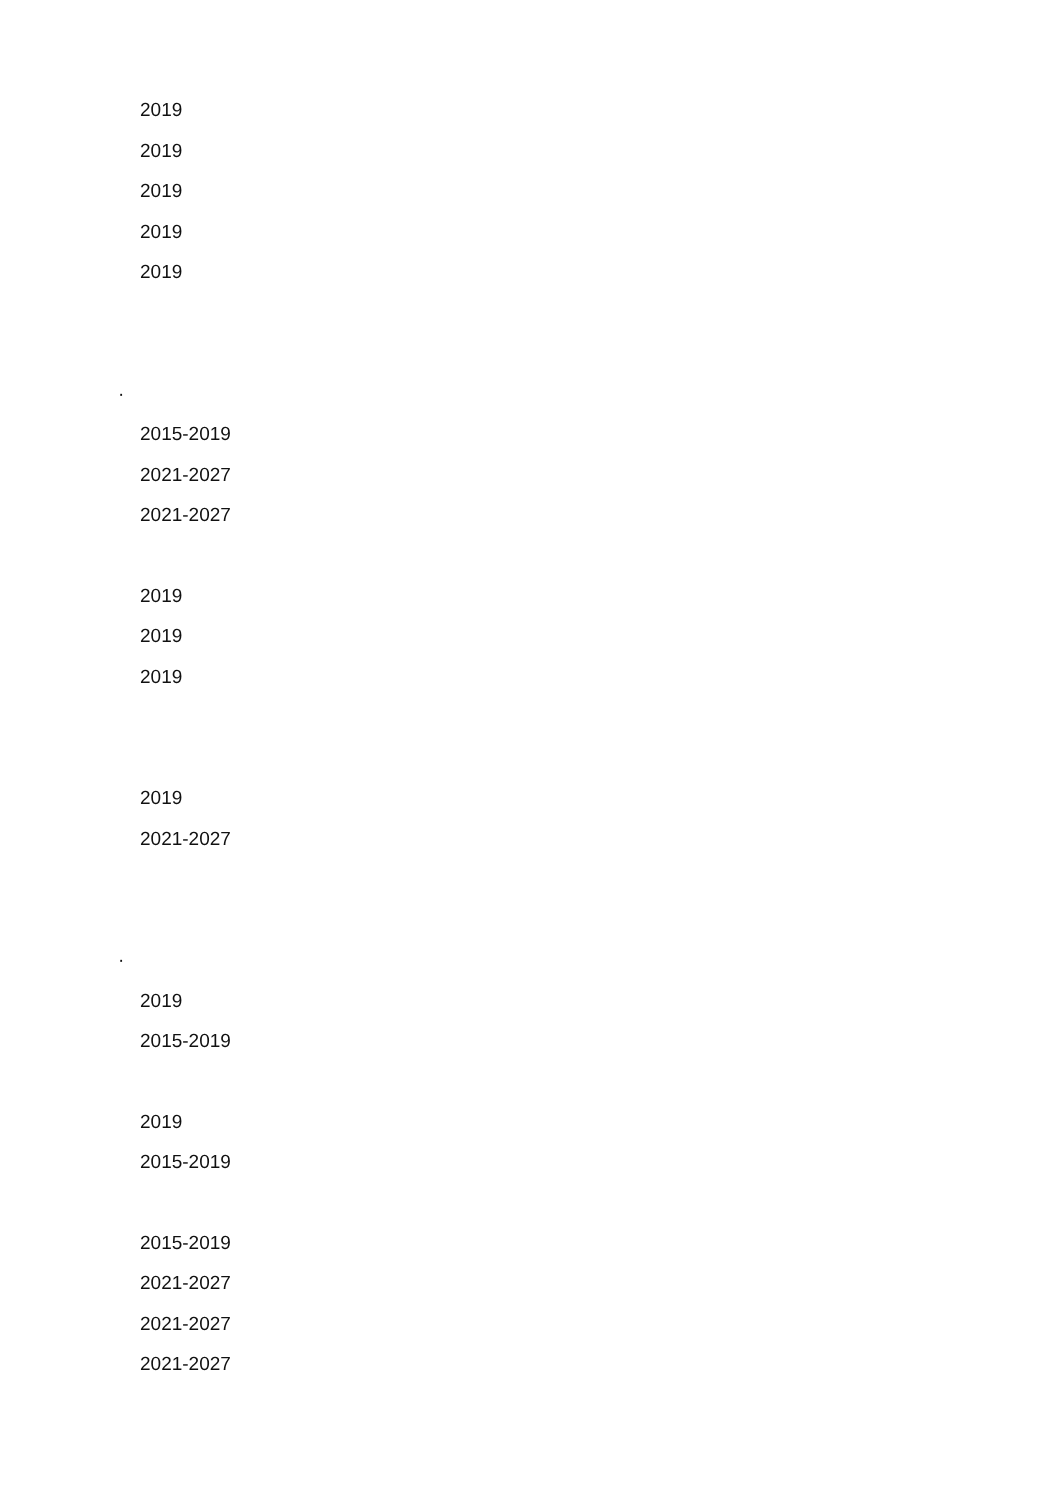2019
2019
2019
2019
2019
·
2015-2019
2021-2027
2021-2027
2019
2019
2019
2019
2021-2027
·
2019
2015-2019
2019
2015-2019
2015-2019
2021-2027
2021-2027
2021-2027